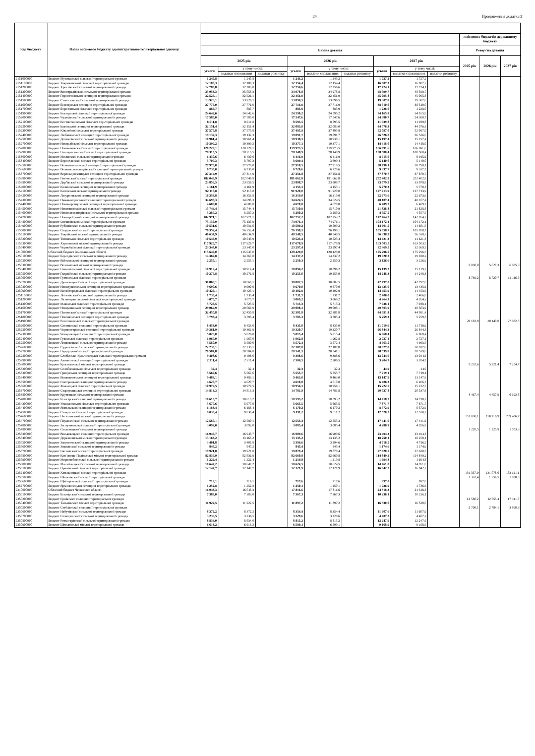24 Продовження додатка 2
| Код бюджету | Назва місцевого бюджету адміністративно-територіальної одиниці | | | | | | | | | | | | |
| --- | --- | --- | --- | --- | --- | --- | --- | --- | --- | --- | --- | --- | --- |
| | | | | | | | | | | | з місцевих бюджетів державному бюджету | | |
| | | Базова дотація | | | | | | | | | Реверсна дотація | | |
| | | 2025 рік | | | 2026 рік | | | 2027 рік | | | 2025 рік | 2026 рік | 2027 рік |
| | | усього | у тому числі: | | усього | у тому числі: | | усього | у тому числі: | | | | |
| | | | видатки споживання | видатки розвитку | | видатки споживання | видатки розвитку | | видатки споживання | видатки розвитку | | | |
| 2151000000 | Бюджет Музиківської сільської територіальної громади | 1 245,8 | 1 245,8 | | 1 243,2 | 1 243,2 | | 1 727,2 | 1 727,2 | | | | |
| 2151100000 | Бюджет Тавричанської сільської територіальної громади | 12 180,3 | 12 180,3 | | 12 154,4 | 12 154,4 | | 16 887,3 | 16 887,3 | | | | |
| 2151200000 | Бюджет Хрестівської сільської територіальної громади | 12 783,8 | 12 783,8 | | 12 756,6 | 12 756,6 | | 17 724,1 | 17 724,1 | | | | |
| 2151300000 | Бюджет Виноградівської сільської територіальної громади | 35 053,3 | 35 053,3 | | 34 978,8 | 34 978,8 | | 48 599,7 | 48 599,7 | | | | |
| 2151400000 | Бюджет Горностаївської селищної територіальної громади | 32 526,1 | 32 526,1 | | 32 456,9 | 32 456,9 | | 45 095,8 | 45 095,8 | | | | |
| 2151500000 | Бюджет Станіславської сільської територіальної громади | 13 926,1 | 13 926,1 | | 13 896,5 | 13 896,5 | | 19 307,8 | 19 307,8 | | | | |
| 2151600000 | Бюджет Білозерської селищної територіальної громади | 27 776,0 | 27 776,0 | | 27 716,9 | 27 716,9 | | 38 510,0 | 38 510,0 | | | | |
| 2151700000 | Бюджет Борозенської сільської територіальної громади | 885,7 | 885,7 | | 883,9 | 883,9 | | 1 228,0 | 1 228,0 | | | | |
| 2151900000 | Бюджет Бехтерської сільської територіальної громади | 24 642,6 | 24 642,6 | | 24 590,2 | 24 590,2 | | 34 165,8 | 34 165,8 | | | | |
| 2152000000 | Бюджет Чулаківської сільської територіальної громади | 17 585,0 | 17 585,0 | | 17 547,6 | 17 547,6 | | 24 380,7 | 24 380,7 | | | | |
| 2152100000 | Бюджет Костянтинівської сільської територіальної громади | 8 611,8 | 8 611,8 | | 8 593,5 | 8 593,5 | | 11 939,8 | 11 939,8 | | | | |
| 2152200000 | Бюджет Іванівської селищної територіальної громади | 32 151,4 | 32 151,4 | | 32 083,0 | 32 083,0 | | 44 576,3 | 44 576,3 | | | | |
| 2152300000 | Бюджет Ювілейної сільської територіальної громади | 37 575,8 | 37 575,8 | | 37 495,9 | 37 495,9 | | 52 097,0 | 52 097,0 | | | | |
| 2152400000 | Бюджет Любимівської селищної територіальної громади | 19 132,3 | 19 132,3 | | 19 091,7 | 19 091,7 | | 26 526,0 | 26 526,0 | | | | |
| 2152500000 | Бюджет Долматівської сільської територіальної громади | 10 961,4 | 10 961,4 | | 10 938,1 | 10 938,1 | | 15 197,4 | 15 197,4 | | | | |
| 2152700000 | Бюджет Новорайської сільської територіальної громади | 10 399,2 | 10 399,2 | | 10 377,1 | 10 377,1 | | 14 418,0 | 14 418,0 | | | | |
| 2152800000 | Бюджет Новокаховської міської територіальної громади | 120 229,1 | 120 229,1 | | 119 973,5 | 119 973,5 | | 166 691,6 | 166 691,6 | | | | |
| 2152900000 | Бюджет Голопристанської міської територіальної громади | 78 315,5 | 78 315,5 | | 78 148,9 | 78 148,9 | | 108 580,4 | 108 580,4 | | | | |
| 2153000000 | Бюджет Милівської сільської територіальної громади | 6 430,6 | 6 430,6 | | 6 416,9 | 6 416,9 | | 8 915,6 | 8 915,6 | | | | |
| 2153400000 | Бюджет Бериславської міської територіальної громади | 3 707,3 | 3 707,3 | | 3 699,4 | 3 699,4 | | 5 140,0 | 5 140,0 | | | | |
| 2153500000 | Бюджет Великолепетиської селищної територіальної громади | 27 978,0 | 27 978,0 | | 27 918,5 | 27 918,5 | | 38 790,1 | 38 790,1 | | | | |
| 2153600000 | Бюджет Великоолександрівської селищної територіальної громади | 6 735,0 | 6 735,0 | | 6 720,6 | 6 720,6 | | 9 337,7 | 9 337,7 | | | | |
| 2153700000 | Бюджет Верхньорогачицької селищної територіальної громади | 27 314,9 | 27 314,9 | | 27 256,8 | 27 256,8 | | 37 870,7 | 37 870,7 | | | | |
| 2153800000 | Бюджет Генічеської міської територіальної громади | 182 049,9 | 182 049,9 | | 181 662,8 | 181 662,8 | | 252 402,9 | 252 402,9 | | | | |
| 2153900000 | Бюджет Дар’ївської сільської територіальної громади | 23 859,5 | 23 859,5 | | 23 808,7 | 23 808,7 | | 33 079,9 | 33 079,9 | | | | |
| 2154000000 | Бюджет Калинівської селищної територіальної громади | 4 161,9 | 4 161,9 | | 4 153,1 | 4 153,1 | | 5 770,3 | 5 770,3 | | | | |
| 2154100000 | Бюджет Каховської міської територіальної громади | 92 115,8 | 92 115,8 | | 91 920,0 | 91 920,0 | | 127 713,9 | 127 713,9 | | | | |
| 2154200000 | Бюджет Лазурненської селищної територіальної громади | 16 353,8 | 16 353,8 | | 16 319,0 | 16 319,0 | | 22 673,6 | 22 673,6 | | | | |
| 2154300000 | Бюджет Нижньосірогозької селищної територіальної громади | 34 698,3 | 34 698,3 | | 34 624,5 | 34 624,5 | | 48 107,4 | 48 107,4 | | | | |
| 2154400000 | Бюджет Нововоронцовської селищної територіальної громади | 4 680,8 | 4 680,8 | | 4 670,8 | 4 670,8 | | 6 489,7 | 6 489,7 | | | | |
| 2154500000 | Бюджет Новомиколаївської сільської територіальної громади | 15 744,4 | 15 744,4 | | 15 710,9 | 15 710,9 | | 21 828,8 | 21 828,8 | | | | |
| 2154600000 | Бюджет Новоолександрівської сільської територіальної громади | 3 287,2 | 3 287,2 | | 3 280,2 | 3 280,2 | | 4 557,5 | 4 557,5 | | | | |
| 2154700000 | Бюджет Новотроїцької селищної територіальної громади | 102 971,1 | 102 971,1 | | 102 752,2 | 102 752,2 | | 142 764,2 | 142 764,2 | | | | |
| 2154800000 | Бюджет Олешківської міської територіальної громади | 75 135,9 | 75 135,9 | | 74 976,1 | 74 976,1 | | 104 172,1 | 104 172,1 | | | | |
| 2154900000 | Бюджет Рубанівської сільської територіальної громади | 10 531,6 | 10 531,6 | | 10 509,2 | 10 509,2 | | 14 601,5 | 14 601,5 | | | | |
| 2155000000 | Бюджет Скадовської міської територіальної громади | 76 352,4 | 76 352,4 | | 76 190,1 | 76 190,1 | | 105 858,7 | 105 858,7 | | | | |
| 2155100000 | Бюджет Таврійської міської територіальної громади | 40 634,9 | 40 634,9 | | 40 548,5 | 40 548,5 | | 56 338,3 | 56 338,3 | | | | |
| 2155200000 | Бюджет Тягинської сільської територіальної громади | 10 545,9 | 10 545,9 | | 10 523,4 | 10 523,4 | | 14 621,3 | 14 621,3 | | | | |
| 2155300000 | Бюджет Херсонської міської територіальної громади | 117 929,7 | 117 929,7 | | 117 678,9 | 117 678,9 | | 163 503,5 | 163 503,5 | | | | |
| 2155400000 | Бюджет Чорнобаївської сільської територіальної громади | 23 347,0 | 23 347,0 | | 23 297,4 | 23 297,4 | | 32 369,5 | 32 369,5 | | | | |
| 2210000000 | Обласний бюджет Хмельницької області | 115 647,0 | 115 647,0 | | 128 429,0 | 128 429,0 | | 175 296,5 | 175 296,5 | | | | |
| 2250100000 | Бюджет Берездівської сільської територіальної громади | 14 367,8 | 14 367,8 | | 14 337,2 | 14 337,2 | | 19 920,2 | 19 920,2 | | | | |
| 2250200000 | Бюджет Війтовецької селищної територіальної громади | 2 255,1 | 2 255,1 | | 2 250,3 | 2 250,3 | | 3 126,6 | 3 126,6 | | | | |
| 2250300000 | Бюджет Волочиської міської територіальної громади | | | | | | | | | | 5 038,0 | 5 027,3 | 6 985,0 |
| 2250400000 | Бюджет Ганнопільської сільської територіальної громади | 10 919,4 | 10 919,4 | | 10 896,2 | 10 896,2 | | 15 139,2 | 15 139,2 | | | | |
| 2250500000 | Бюджет Гвардійської сільської територіальної громади | 10 276,8 | 10 276,8 | | 10 255,0 | 10 255,0 | | 14 248,3 | 14 248,3 | | | | |
| 2250600000 | Бюджет Гуменецької сільської територіальної громади | | | | | | | | | | 8 739,2 | 8 720,7 | 12 116,5 |
| 2250700000 | Бюджет Дунаєвецької міської територіальної громади | 30 868,1 | 30 868,1 | | 30 802,5 | 30 802,5 | | 42 797,0 | 42 797,0 | | | | |
| 2250800000 | Бюджет Новодунаєвецької селищної територіальної громади | 9 690,6 | 9 690,6 | | 9 670,0 | 9 670,0 | | 13 435,6 | 13 435,6 | | | | |
| 2250900000 | Бюджет Китайгородської сільської територіальної громади | 10 425,1 | 10 425,1 | | 10 402,9 | 10 402,9 | | 14 453,9 | 14 453,9 | | | | |
| 2251100000 | Бюджет Летичівської селищної територіальної громади | 1 735,4 | 1 735,4 | | 1 731,7 | 1 731,7 | | 2 406,0 | 2 406,0 | | | | |
| 2251200000 | Бюджет Лісовогринівецької сільської територіальної громади | 3 075,7 | 3 075,7 | | 3 069,2 | 3 069,2 | | 4 264,3 | 4 264,3 | | | | |
| 2251300000 | Бюджет Маківської сільської територіальної громади | 5 725,5 | 5 725,5 | | 5 713,3 | 5 713,3 | | 7 938,1 | 7 938,1 | | | | |
| 2251600000 | Бюджет Новоушицької селищної територіальної громади | 29 069,9 | 29 069,9 | | 29 008,1 | 29 008,1 | | 40 303,9 | 40 303,9 | | | | |
| 2251700000 | Бюджет Полонської міської територіальної громади | 32 450,8 | 32 450,8 | | 32 381,8 | 32 381,8 | | 44 991,4 | 44 991,4 | | | | |
| 2251800000 | Бюджет Понінківської селищної територіальної громади | 3 793,4 | 3 793,4 | | 3 785,3 | 3 785,3 | | 5 259,3 | 5 259,3 | | | | |
| 2251900000 | Бюджет Розсошанської сільської територіальної громади | | | | | | | | | | 20 182,9 | 20 140,0 | 27 982,5 |
| 2252000000 | Бюджет Сатанівської селищної територіальної громади | 8 453,0 | 8 453,0 | | 8 435,0 | 8 435,0 | | 11 719,6 | 11 719,6 | | | | |
| 2252200000 | Бюджет Чорноострівської селищної територіальної громади | 19 361,9 | 19 361,9 | | 19 320,7 | 19 320,7 | | 26 844,3 | 26 844,3 | | | | |
| 2252300000 | Бюджет Чемеровецької селищної територіальної громади | 5 026,0 | 5 026,0 | | 5 015,4 | 5 015,4 | | 6 968,4 | 6 968,4 | | | | |
| 2252400000 | Бюджет Гуківської сільської територіальної громади | 1 967,0 | 1 967,0 | | 1 962,8 | 1 962,8 | | 2 727,1 | 2 727,1 | | | | |
| 2252500000 | Бюджет Ленковецької сільської територіальної громади | 3 580,0 | 3 580,0 | | 3 572,4 | 3 572,4 | | 4 963,5 | 4 963,5 | | | | |
| 2252600000 | Бюджет Судилківської сільської територіальної громади | 22 235,1 | 22 235,1 | | 22 187,8 | 22 187,8 | | 30 827,8 | 30 827,8 | | | | |
| 2252700000 | Бюджет Городоцької міської територіальної громади | 20 584,8 | 20 584,8 | | 20 541,1 | 20 541,1 | | 28 539,8 | 28 539,8 | | | | |
| 2252800000 | Бюджет Слобідсько-Кульчієвецької сільської територіальної громади | 9 408,6 | 9 408,6 | | 9 388,6 | 9 388,6 | | 13 044,6 | 13 044,6 | | | | |
| 2252900000 | Бюджет Антонінської селищної територіальної громади | 2 311,4 | 2 311,4 | | 2 306,5 | 2 306,5 | | 3 204,7 | 3 204,7 | | | | |
| 2253000000 | Бюджет Красилівської міської територіальної громади | | | | | | | | | | 5 232,6 | 5 221,4 | 7 254,7 |
| 2253200000 | Бюджет Солобковецької сільської територіальної громади | 32,4 | 32,4 | | 32,3 | 32,3 | | 44,9 | 44,9 | | | | |
| 2253300000 | Бюджет Грицівської селищної територіальної громади | 5 567,6 | 5 567,6 | | 5 555,7 | 5 555,7 | | 7 719,1 | 7 719,1 | | | | |
| 2253400000 | Бюджет Вовковинецької селищної територіальної громади | 9 483,1 | 9 483,1 | | 9 463,0 | 9 463,0 | | 13 147,9 | 13 147,9 | | | | |
| 2253500000 | Бюджет Смотрицької селищної територіальної громади | 4 620,7 | 4 620,7 | | 4 610,8 | 4 610,8 | | 6 406,3 | 6 406,3 | | | | |
| 2253600000 | Бюджет Жванецької сільської територіальної громади | 10 979,5 | 10 979,5 | | 10 956,1 | 10 956,1 | | 15 222,5 | 15 222,5 | | | | |
| 2253700000 | Бюджет Староушицької селищної територіальної громади | 14 813,3 | 14 813,3 | | 14 781,8 | 14 781,8 | | 20 537,8 | 20 537,8 | | | | |
| 2253800000 | Бюджет Крупецької сільської територіальної громади | | | | | | | | | | 4 467,4 | 4 457,9 | 6 193,8 |
| 2254000000 | Бюджет Білогірської селищної територіальної громади | 10 615,7 | 10 615,7 | | 10 593,2 | 10 593,2 | | 14 718,2 | 14 718,2 | | | | |
| 2254300000 | Бюджет Улашанівської сільської територіальної громади | 5 677,6 | 5 677,6 | | 5 665,5 | 5 665,5 | | 7 871,7 | 7 871,7 | | | | |
| 2254400000 | Бюджет Ямпільської селищної територіальної громади | 6 183,4 | 6 183,4 | | 6 170,2 | 6 170,2 | | 8 572,9 | 8 572,9 | | | | |
| 2254500000 | Бюджет Славутської міської територіальної громади | 9 030,4 | 9 030,4 | | 9 011,2 | 9 011,2 | | 12 520,2 | 12 520,2 | | | | |
| 2254600000 | Бюджет Нетішинської міської територіальної громади | | | | | | | | | | 151 038,1 | 150 716,9 | 209 406,7 |
| 2254700000 | Бюджет Плужненської сільської територіальної громади | 12 580,1 | 12 580,1 | | 12 553,3 | 12 553,3 | | 17 441,6 | 17 441,6 | | | | |
| 2254800000 | Бюджет Заслучненської сільської територіальної громади | 3 092,0 | 3 092,0 | | 3 085,4 | 3 085,4 | | 4 286,9 | 4 286,9 | | | | |
| 2254900000 | Бюджет Сахновецької сільської територіальної громади | | | | | | | | | | 1 228,5 | 1 225,9 | 1 703,3 |
| 2255300000 | Бюджет Віньковецької селищної територіальної громади | 16 945,7 | 16 945,7 | | 16 909,6 | 16 909,6 | | 23 494,3 | 23 494,3 | | | | |
| 2255400000 | Бюджет Деражнянської міської територіальної громади | 13 163,2 | 13 163,2 | | 13 135,2 | 13 135,2 | | 18 250,1 | 18 250,1 | | | | |
| 2255500000 | Бюджет Закупненської селищної територіальної громади | 3 401,8 | 3 401,8 | | 3 394,6 | 3 394,6 | | 4 716,5 | 4 716,5 | | | | |
| 2255600000 | Бюджет Зіньківської сільської територіальної громади | 847,2 | 847,2 | | 845,4 | 845,4 | | 1 174,6 | 1 174,6 | | | | |
| 2255700000 | Бюджет Ізяславської міської територіальної громади | 19 921,8 | 19 921,8 | | 19 879,4 | 19 879,4 | | 27 620,5 | 27 620,5 | | | | |
| 2255800000 | Бюджет Кам’янець-Подільської міської територіальної громади | 82 836,9 | 82 836,9 | | 82 660,8 | 82 660,8 | | 114 849,2 | 114 849,2 | | | | |
| 2255900000 | Бюджет Миролюбненської сільської територіальної громади | 1 222,4 | 1 222,4 | | 1 219,8 | 1 219,8 | | 1 694,8 | 1 694,8 | | | | |
| 2256000000 | Бюджет Михайлюцької сільської територіальної громади | 10 647,2 | 10 647,2 | | 10 624,5 | 10 624,5 | | 14 761,8 | 14 761,8 | | | | |
| 2256100000 | Бюджет Оринінської сільської територіальної громади | 12 147,7 | 12 147,7 | | 12 121,9 | 12 121,9 | | 16 842,2 | 16 842,2 | | | | |
| 2256400000 | Бюджет Хмельницької міської територіальної громади | | | | | | | | | | 131 357,9 | 131 078,6 | 182 121,1 |
| 2256500000 | Бюджет Шепетівської міської територіальної громади | | | | | | | | | | 1 362,4 | 1 359,5 | 1 888,8 |
| 2256600000 | Бюджет Щиборівської сільської територіальної громади | 719,1 | 719,1 | | 717,6 | 717,6 | | 997,0 | 997,0 | | | | |
| 2256700000 | Бюджет Ярмолинецької селищної територіальної громади | 1 252,8 | 1 252,8 | | 1 250,1 | 1 250,1 | | 1 736,9 | 1 736,9 | | | | |
| 2310000000 | Обласний бюджет Черкаської області | 16 043,3 | 16 043,3 | | 17 816,6 | 17 816,6 | | 24 318,3 | 24 318,3 | | | | |
| 2350100000 | Бюджет Білозірської сільської територіальної громади | 7 383,0 | 7 383,0 | | 7 367,3 | 7 367,3 | | 10 236,1 | 10 236,1 | | | | |
| 2350200000 | Бюджет Єрківської селищної територіальної громади | | | | | | | | | | 12 580,2 | 12 553,4 | 17 441,7 |
| 2350400000 | Бюджет Тальнівської міської територіальної громади | 11 922,5 | 11 922,5 | | 11 897,2 | 11 897,2 | | 16 530,0 | 16 530,0 | | | | |
| 2350500000 | Бюджет Стеблівської селищної територіальної громади | | | | | | | | | | 2 790,1 | 2 784,1 | 3 868,3 |
| 2350600000 | Бюджет Набутівської сільської територіальної громади | 8 372,2 | 8 372,2 | | 8 354,4 | 8 354,4 | | 11 607,6 | 11 607,6 | | | | |
| 2350700000 | Бюджет Селищенської сільської територіальної громади | 3 236,5 | 3 236,5 | | 3 229,6 | 3 229,6 | | 4 487,2 | 4 487,2 | | | | |
| 2350800000 | Бюджет Ротмістрівської сільської територіальної громади | 8 834,0 | 8 834,0 | | 8 815,2 | 8 815,2 | | 12 247,9 | 12 247,9 | | | | |
| 2350900000 | Бюджет Шполянської міської територіальної громади | 6 613,2 | 6 613,2 | | 6 599,1 | 6 599,1 | | 9 168,9 | 9 168,9 | | | | |